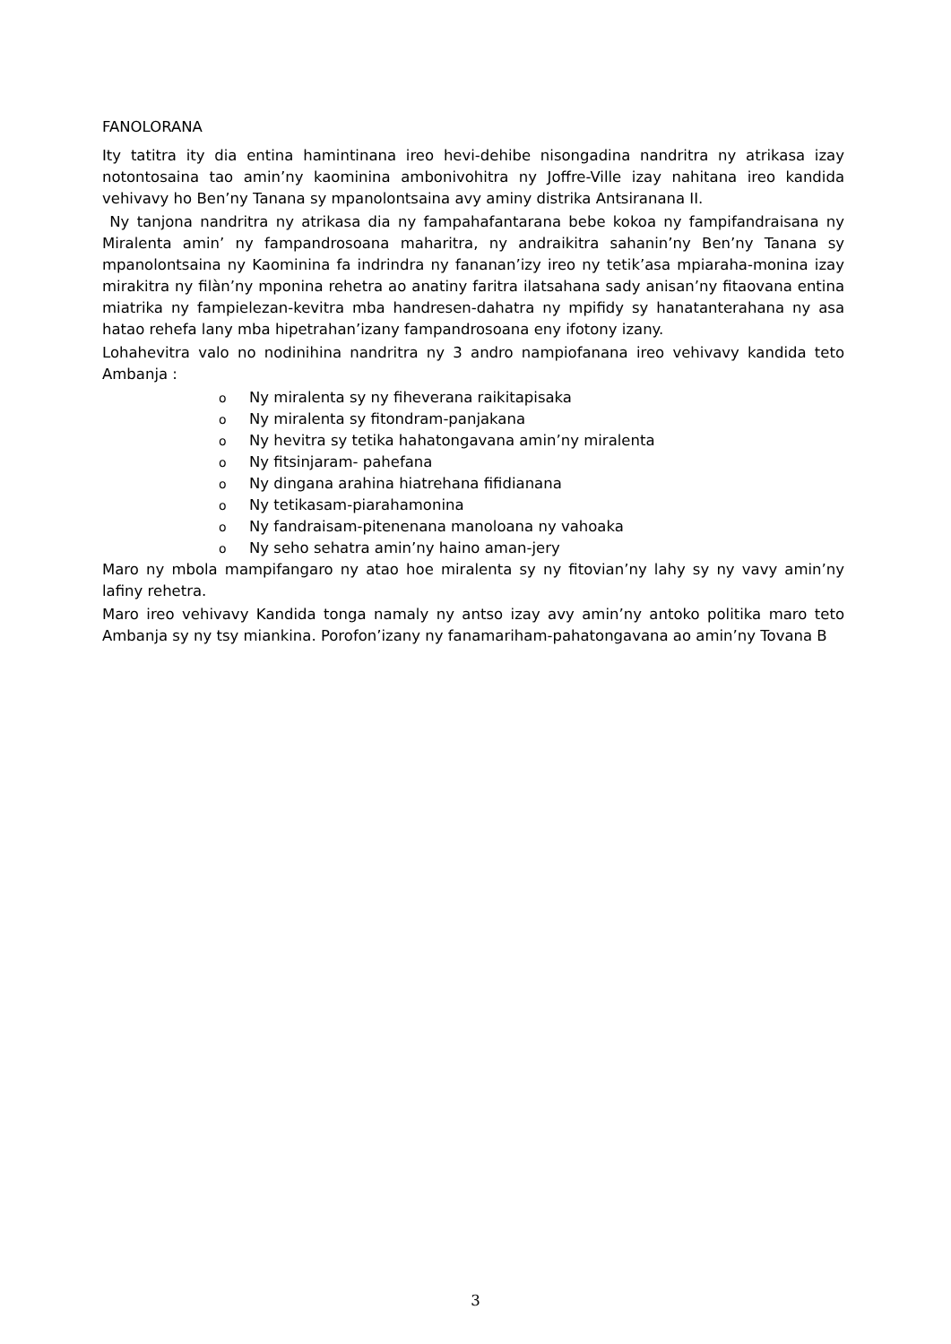FANOLORANA
Ity tatitra ity dia entina hamintinana ireo hevi-dehibe nisongadina nandritra ny atrikasa izay notontosaina tao amin’ny kaominina ambonivohitra ny Joffre-Ville izay nahitana ireo kandida vehivavy ho Ben’ny Tanana sy mpanolontsaina avy aminy distrika Antsiranana II.
Ny tanjona nandritra ny atrikasa dia ny fampahafantarana bebe kokoa ny fampifandraisana ny Miralenta amin’ ny fampandrosoana maharitra, ny andraikitra sahanin’ny Ben’ny Tanana sy mpanolontsaina ny Kaominina fa indrindra ny fananan’izy ireo ny tetik’asa mpiaraha-monina izay mirakitra ny filàn’ny mponina rehetra ao anatiny faritra ilatsahana sady anisan’ny fitaovana entina miatrika ny fampielezan-kevitra mba handresen-dahatra ny mpifidy sy hanatanterahana ny asa hatao rehefa lany mba hipetrahan’izany fampandrosoana eny ifotony izany.
Lohahevitra valo no nodinihina nandritra ny 3 andro nampiofanana ireo vehivavy kandida teto Ambanja :
o Ny miralenta sy ny fiheverana raikitapisaka
o Ny miralenta sy fitondram-panjakana
o Ny hevitra sy tetika hahatongavana amin’ny miralenta
o Ny fitsinjaram- pahefana
o Ny dingana arahina hiatrehana fifidianana
o Ny tetikasam-piarahamonina
o Ny fandraisam-pitenenana manoloana ny vahoaka
o Ny seho sehatra amin’ny haino aman-jery
Maro ny mbola mampifangaro ny atao hoe miralenta sy ny fitovian’ny lahy sy ny vavy amin’ny lafiny rehetra.
Maro ireo vehivavy Kandida tonga namaly ny antso izay avy amin’ny antoko politika maro teto Ambanja sy ny tsy miankina. Porofon’izany ny fanamariham-pahatongavana ao amin’ny Tovana B
3